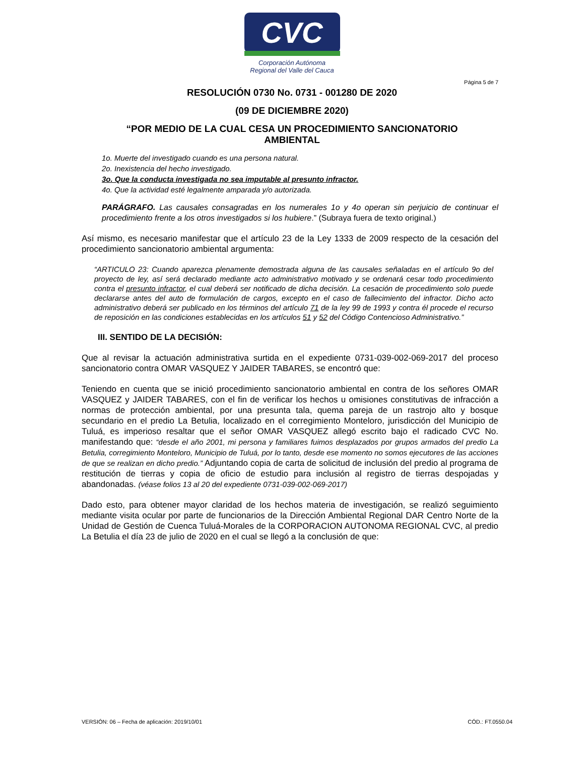CVC
Corporación Autónoma
Regional del Valle del Cauca
Página 5 de 7
RESOLUCIÓN 0730 No. 0731 - 001280 DE 2020
(09 DE DICIEMBRE 2020)
“POR MEDIO DE LA CUAL CESA UN PROCEDIMIENTO SANCIONATORIO
AMBIENTAL
1o. Muerte del investigado cuando es una persona natural.
2o. Inexistencia del hecho investigado.
3o. Que la conducta investigada no sea imputable al presunto infractor.
4o. Que la actividad esté legalmente amparada y/o autorizada.
PARÁGRAFO. Las causales consagradas en los numerales 1o y 4o operan sin perjuicio de continuar el procedimiento frente a los otros investigados si los hubiere.” (Subraya fuera de texto original.)
Así mismo, es necesario manifestar que el artículo 23 de la Ley 1333 de 2009 respecto de la cesación del procedimiento sancionatorio ambiental argumenta:
“ARTICULO 23: Cuando aparezca plenamente demostrada alguna de las causales señaladas en el artículo 9o del proyecto de ley, así será declarado mediante acto administrativo motivado y se ordenará cesar todo procedimiento contra el presunto infractor, el cual deberá ser notificado de dicha decisión. La cesación de procedimiento solo puede declararse antes del auto de formulación de cargos, excepto en el caso de fallecimiento del infractor. Dicho acto administrativo deberá ser publicado en los términos del artículo 71 de la ley 99 de 1993 y contra él procede el recurso de reposición en las condiciones establecidas en los artículos 51 y 52 del Código Contencioso Administrativo.”
III. SENTIDO DE LA DECISIÓN:
Que al revisar la actuación administrativa surtida en el expediente 0731-039-002-069-2017 del proceso sancionatorio contra OMAR VASQUEZ Y JAIDER TABARES, se encontró que:
Teniendo en cuenta que se inició procedimiento sancionatorio ambiental en contra de los señores OMAR VASQUEZ y JAIDER TABARES, con el fin de verificar los hechos u omisiones constitutivas de infracción a normas de protección ambiental, por una presunta tala, quema pareja de un rastrojo alto y bosque secundario en el predio La Betulia, localizado en el corregimiento Monteloro, jurisdicción del Municipio de Tuluá, es imperioso resaltar que el señor OMAR VASQUEZ allegó escrito bajo el radicado CVC No. manifestando que: “desde el año 2001, mi persona y familiares fuimos desplazados por grupos armados del predio La Betulia, corregimiento Monteloro, Municipio de Tuluá, por lo tanto, desde ese momento no somos ejecutores de las acciones de que se realizan en dicho predio.” Adjuntando copia de carta de solicitud de inclusión del predio al programa de restitución de tierras y copia de oficio de estudio para inclusión al registro de tierras despojadas y abandonadas. (véase folios 13 al 20 del expediente 0731-039-002-069-2017)
Dado esto, para obtener mayor claridad de los hechos materia de investigación, se realizó seguimiento mediante visita ocular por parte de funcionarios de la Dirección Ambiental Regional DAR Centro Norte de la Unidad de Gestión de Cuenca Tuluá-Morales de la CORPORACION AUTONOMA REGIONAL CVC, al predio La Betulia el día 23 de julio de 2020 en el cual se llegó a la conclusión de que:
VERSIÓN: 06 – Fecha de aplicación: 2019/10/01 CÓD.: FT.0550.04